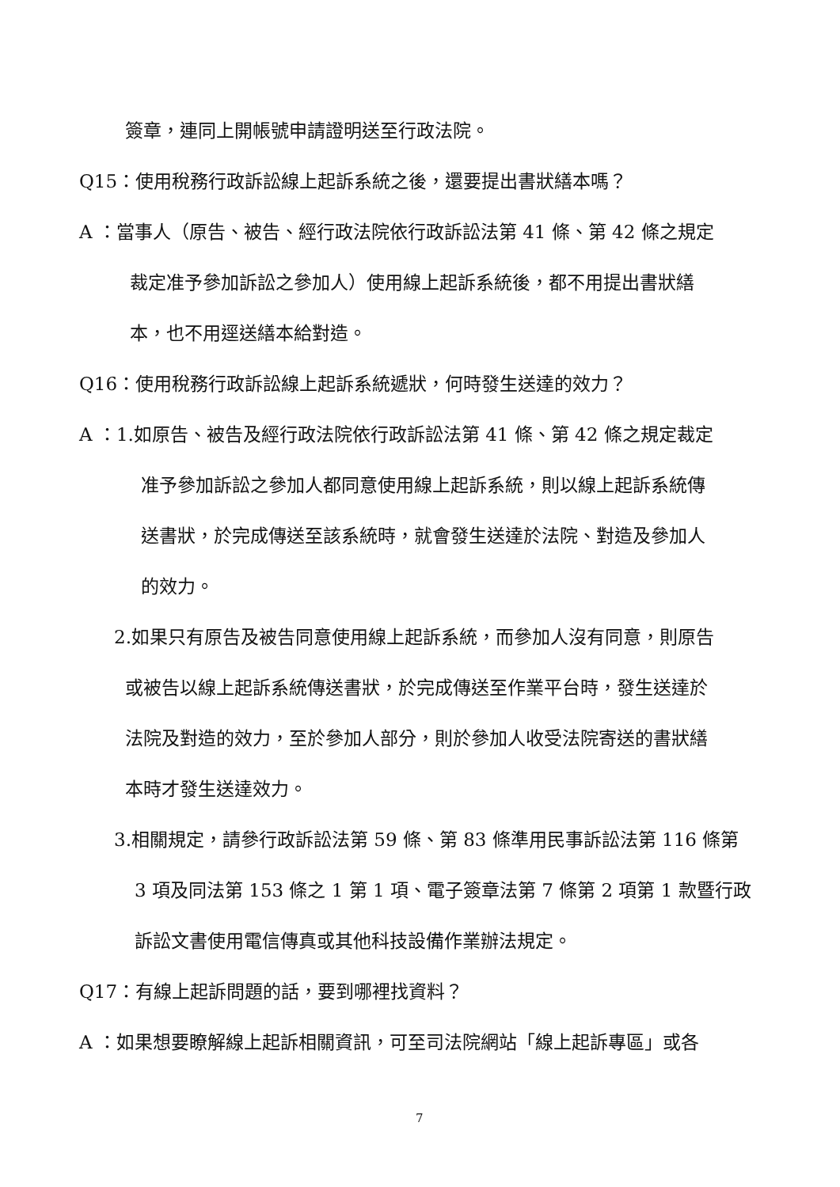簽章，連同上開帳號申請證明送至行政法院。
Q15：使用稅務行政訴訟線上起訴系統之後，還要提出書狀繕本嗎？
A ：當事人（原告、被告、經行政法院依行政訴訟法第 41 條、第 42 條之規定
裁定准予參加訴訟之參加人）使用線上起訴系統後，都不用提出書狀繕
本，也不用逕送繕本給對造。
Q16：使用稅務行政訴訟線上起訴系統遞狀，何時發生送達的效力？
A ：1.如原告、被告及經行政法院依行政訴訟法第 41 條、第 42 條之規定裁定
准予參加訴訟之參加人都同意使用線上起訴系統，則以線上起訴系統傳
送書狀，於完成傳送至該系統時，就會發生送達於法院、對造及參加人
的效力。
2.如果只有原告及被告同意使用線上起訴系統，而參加人沒有同意，則原告
或被告以線上起訴系統傳送書狀，於完成傳送至作業平台時，發生送達於
法院及對造的效力，至於參加人部分，則於參加人收受法院寄送的書狀繕
本時才發生送達效力。
3.相關規定，請參行政訴訟法第 59 條、第 83 條準用民事訴訟法第 116 條第
3 項及同法第 153 條之 1 第 1 項、電子簽章法第 7 條第 2 項第 1 款暨行政
訴訟文書使用電信傳真或其他科技設備作業辦法規定。
Q17：有線上起訴問題的話，要到哪裡找資料？
A ：如果想要瞭解線上起訴相關資訊，可至司法院網站「線上起訴專區」或各
7